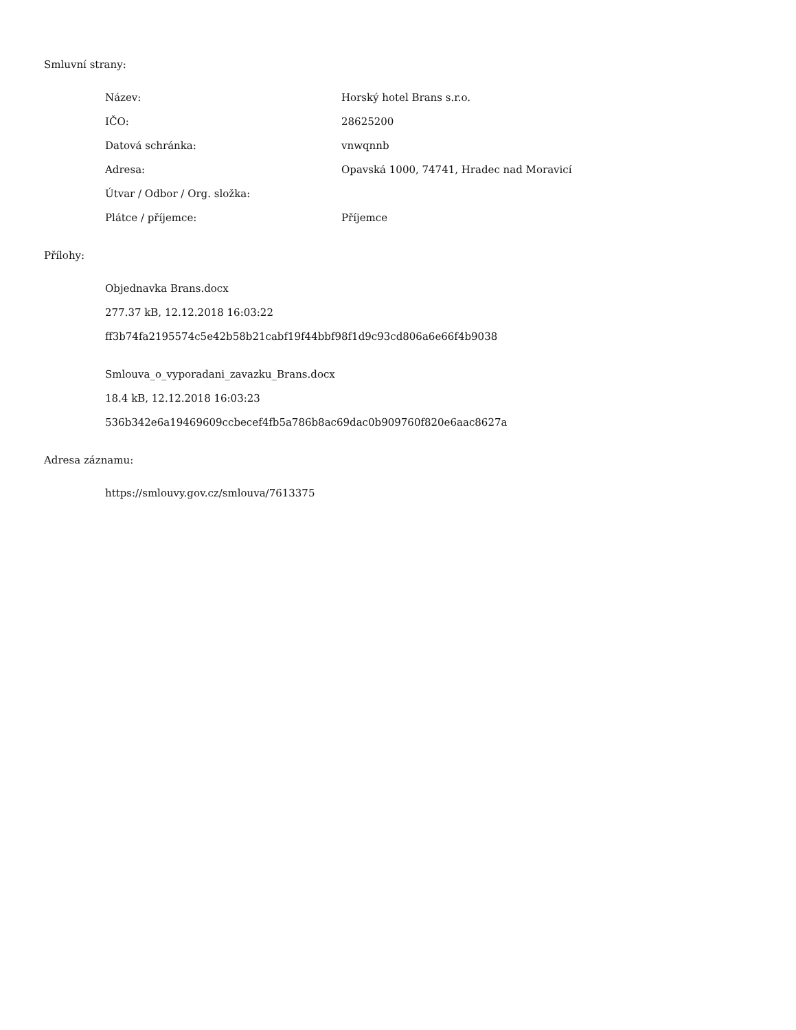Smluvní strany:
| Název: | Horský hotel Brans s.r.o. |
| IČO: | 28625200 |
| Datová schránka: | vnwqnnb |
| Adresa: | Opavská 1000, 74741, Hradec nad Moravicí |
| Útvar / Odbor / Org. složka: | |
| Plátce / příjemce: | Příjemce |
Přílohy:
Objednavka Brans.docx
277.37 kB, 12.12.2018 16:03:22
ff3b74fa2195574c5e42b58b21cabf19f44bbf98f1d9c93cd806a6e66f4b9038
Smlouva_o_vyporadani_zavazku_Brans.docx
18.4 kB, 12.12.2018 16:03:23
536b342e6a19469609ccbecef4fb5a786b8ac69dac0b909760f820e6aac8627a
Adresa záznamu:
https://smlouvy.gov.cz/smlouva/7613375